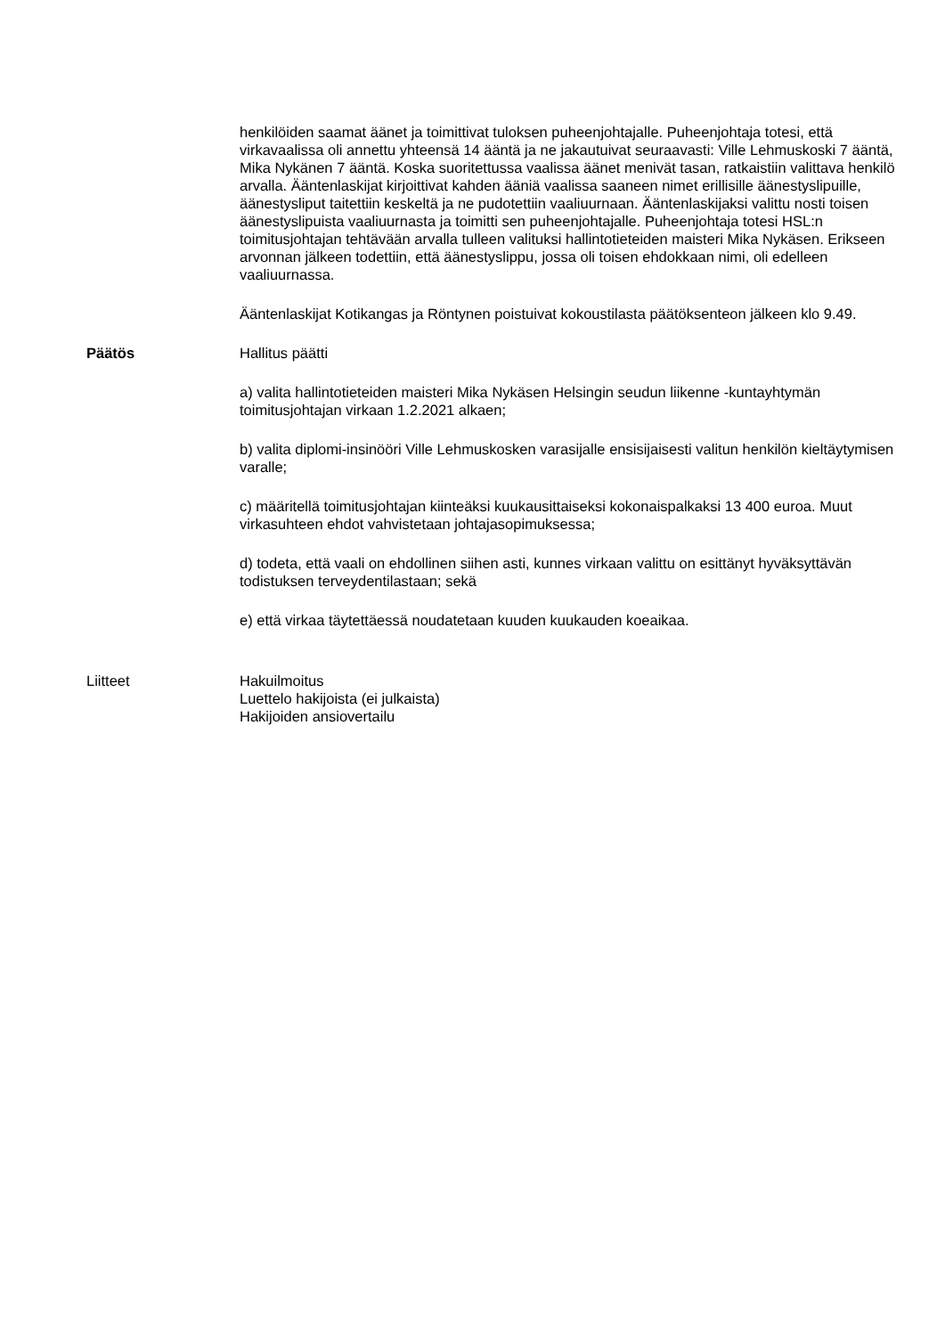henkilöiden saamat äänet ja toimittivat tuloksen puheenjohtajalle. Puheenjohtaja totesi, että virkavaalissa oli annettu yhteensä 14 ääntä ja ne jakautuivat seuraavasti: Ville Lehmuskoski 7 ääntä, Mika Nykänen 7 ääntä. Koska suoritettussa vaalissa äänet menivät tasan, ratkaistiin valittava henkilö arvalla. Ääntenlaskijat kirjoittivat kahden ääniä vaalissa saaneen nimet erillisille äänestyslipuille, äänestysliput taitettiin keskeltä ja ne pudotettiin vaaliuurnaan. Ääntenlaskijaksi valittu nosti toisen äänestyslipuista vaaliuurnasta ja toimitti sen puheenjohtajalle. Puheenjohtaja totesi HSL:n toimitusjohtajan tehtävään arvalla tulleen valituksi hallintotieteiden maisteri Mika Nykäsen. Erikseen arvonnan jälkeen todettiin, että äänestyslippu, jossa oli toisen ehdokkaan nimi, oli edelleen vaaliuurnassa.
Ääntenlaskijat Kotikangas ja Röntynen poistuivat kokoustilasta päätöksenteon jälkeen klo 9.49.
Päätös Hallitus päätti
a) valita hallintotieteiden maisteri Mika Nykäsen Helsingin seudun liikenne -kuntayhtymän toimitusjohtajan virkaan 1.2.2021 alkaen;
b) valita diplomi-insinööri Ville Lehmuskosken varasijalle ensisijaisesti valitun henkilön kieltäytymisen varalle;
c) määritellä toimitusjohtajan kiinteäksi kuukausittaiseksi kokonaispalkaksi 13 400 euroa. Muut virkasuhteen ehdot vahvistetaan johtajasopimuksessa;
d) todeta, että vaali on ehdollinen siihen asti, kunnes virkaan valittu on esittänyt hyväksyttävän todistuksen terveydentilastaan; sekä
e) että virkaa täytettäessä noudatetaan kuuden kuukauden koeaikaa.
Liitteet Hakuilmoitus
Luettelo hakijoista (ei julkaista)
Hakijoiden ansiovertailu